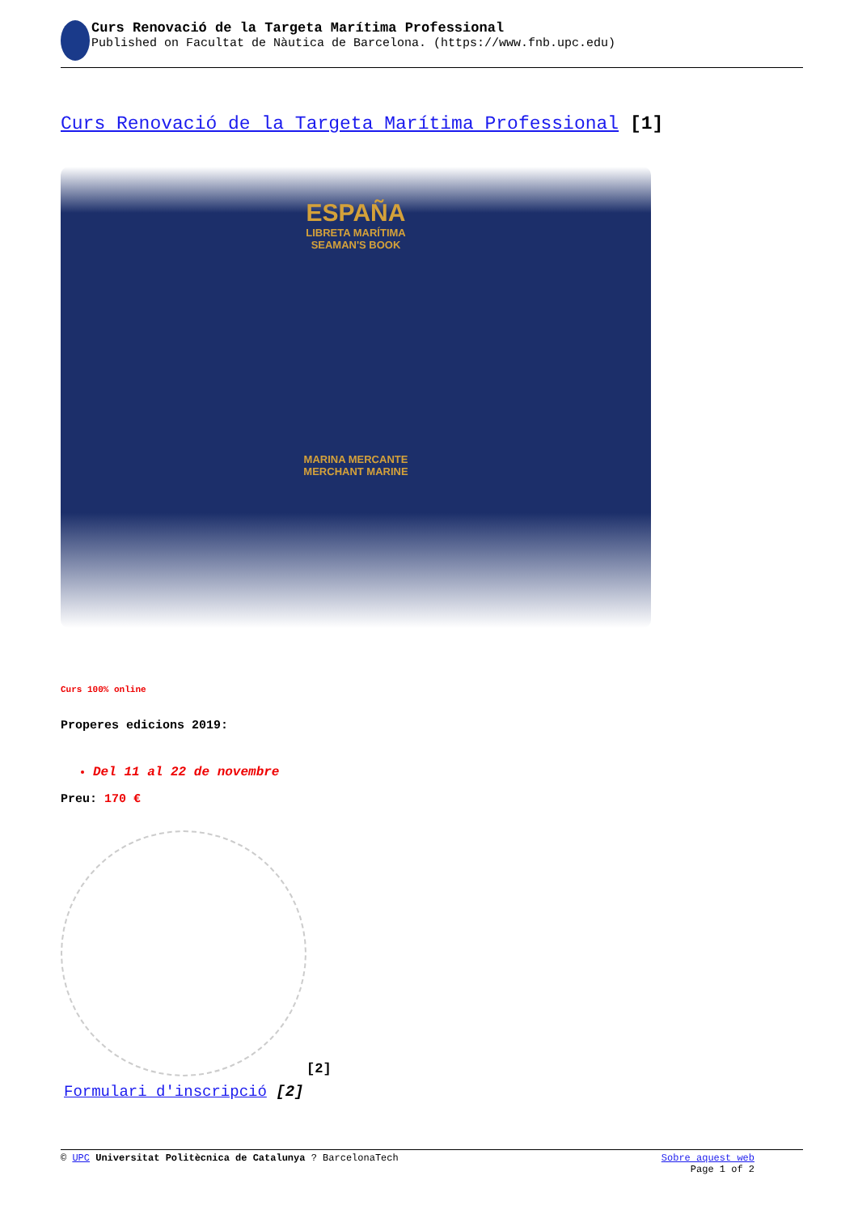Curs Renovació de la Targeta Marítima Professional
Published on Facultat de Nàutica de Barcelona. (https://www.fnb.upc.edu)
Curs Renovació de la Targeta Marítima Professional [1]
ESPAÑA
LIBRETA MARÍTIMA
SEAMAN'S BOOK
MARINA MERCANTE
MERCHANT MARINE
Curs 100% online
Properes edicions 2019:
Del 11 al 22 de novembre
Preu: 170 €
[2]
Formulari d'inscripció [2]
© UPC Universitat Politècnica de Catalunya ? BarcelonaTech
Sobre aquest web
Page 1 of 2